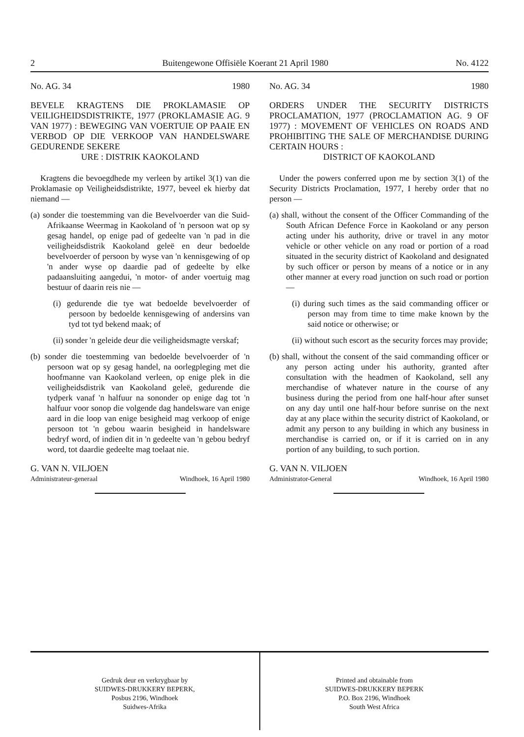2 Buitengewone Offisiële Koerant 21 April 1980 No. 4122
No. AG. 34 1980
BEVELE KRAGTENS DIE PROKLAMASIE OP VEILIGHEIDSDISTRIKTE, 1977 (PROKLAMASIE AG. 9 VAN 1977) : BEWEGING VAN VOERTUIE OP PAAIE EN VERBOD OP DIE VERKOOP VAN HANDELSWARE GEDURENDE SEKERE
URE : DISTRIK KAOKOLAND
Kragtens die bevoegdhede my verleen by artikel 3(1) van die Proklamasie op Veiligheidsdistrikte, 1977, beveel ek hierby dat niemand —
(a) sonder die toestemming van die Bevelvoerder van die Suid-Afrikaanse Weermag in Kaokoland of 'n persoon wat op sy gesag handel, op enige pad of gedeelte van 'n pad in die veiligheidsdistrik Kaokoland geleë en deur bedoelde bevelvoerder of persoon by wyse van 'n kennisgewing of op 'n ander wyse op daardie pad of gedeelte by elke padaansluiting aangedui, 'n motor- of ander voertuig mag bestuur of daarin reis nie —
(i) gedurende die tye wat bedoelde bevelvoerder of persoon by bedoelde kennisgewing of andersins van tyd tot tyd bekend maak; of
(ii) sonder 'n geleide deur die veiligheidsmagte verskaf;
(b) sonder die toestemming van bedoelde bevelvoerder of 'n persoon wat op sy gesag handel, na oorlegpleging met die hoofmanne van Kaokoland verleen, op enige plek in die veiligheidsdistrik van Kaokoland geleë, gedurende die tydperk vanaf 'n halfuur na sononder op enige dag tot 'n halfuur voor sonop die volgende dag handelsware van enige aard in die loop van enige besigheid mag verkoop of enige persoon tot 'n gebou waarin besigheid in handelsware bedryf word, of indien dit in 'n gedeelte van 'n gebou bedryf word, tot daardie gedeelte mag toelaat nie.
G. VAN N. VILJOEN
Administrateur-generaal Windhoek, 16 April 1980
No. AG. 34 1980
ORDERS UNDER THE SECURITY DISTRICTS PROCLAMATION, 1977 (PROCLAMATION AG. 9 OF 1977) : MOVEMENT OF VEHICLES ON ROADS AND PROHIBITING THE SALE OF MERCHANDISE DURING CERTAIN HOURS :
DISTRICT OF KAOKOLAND
Under the powers conferred upon me by section 3(1) of the Security Districts Proclamation, 1977, I hereby order that no person —
(a) shall, without the consent of the Officer Commanding of the South African Defence Force in Kaokoland or any person acting under his authority, drive or travel in any motor vehicle or other vehicle on any road or portion of a road situated in the security district of Kaokoland and designated by such officer or person by means of a notice or in any other manner at every road junction on such road or portion —
(i) during such times as the said commanding officer or person may from time to time make known by the said notice or otherwise; or
(ii) without such escort as the security forces may provide;
(b) shall, without the consent of the said commanding officer or any person acting under his authority, granted after consultation with the headmen of Kaokoland, sell any merchandise of whatever nature in the course of any business during the period from one half-hour after sunset on any day until one half-hour before sunrise on the next day at any place within the security district of Kaokoland, or admit any person to any building in which any business in merchandise is carried on, or if it is carried on in any portion of any building, to such portion.
G. VAN N. VILJOEN
Administrator-General Windhoek, 16 April 1980
Gedruk deur en verkrygbaar by
SUIDWES-DRUKKERY BEPERK,
Posbus 2196, Windhoek
Suidwes-Afrika
Printed and obtainable from
SUIDWES-DRUKKERY BEPERK
P.O. Box 2196, Windhoek
South West Africa